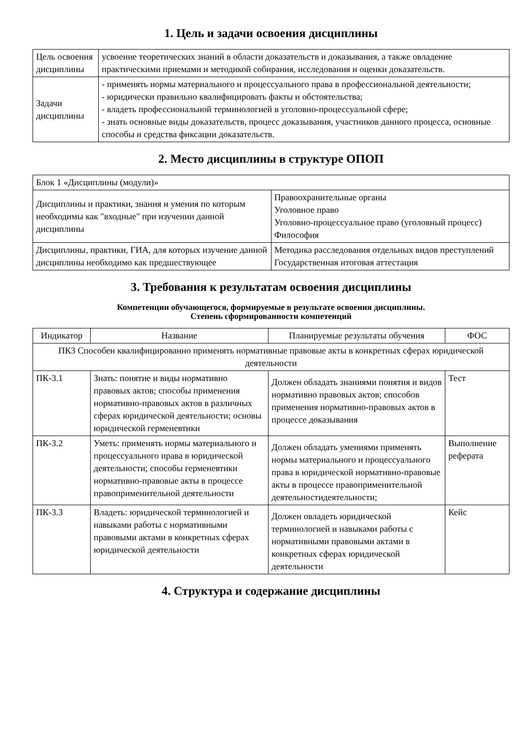1. Цель и задачи освоения дисциплины
| Цель освоения дисциплины | усвоение теоретических знаний в области доказательств и доказывания, а также овладение практическими приемами и методикой собирания, исследования и оценки доказательств. |
| Задачи дисциплины | - применять нормы материального и процессуального права в профессиональной деятельности; - юридически правильно квалифицировать факты и обстоятельства; - владеть профессиональной терминологией в уголовно-процессуальной сфере; - знать основные виды доказательств, процесс доказывания, участников данного процесса, основные способы и средства фиксации доказательств. |
2. Место дисциплины в структуре ОПОП
| Блок 1 «Дисциплины (модули)» | |
| Дисциплины и практики, знания и умения по которым необходимы как "входные" при изучении данной дисциплины | Правоохранительные органы Уголовное право Уголовно-процессуальное право (уголовный процесс) Философия |
| Дисциплины, практики, ГИА, для которых изучение данной дисциплины необходимо как предшествующее | Методика расследования отдельных видов преступлений Государственная итоговая аттестация |
3. Требования к результатам освоения дисциплины
Компетенции обучающегося, формируемые в результате освоения дисциплины.
Степень сформированности компетенций
| Индикатор | Название | Планируемые результаты обучения | ФОС |
| --- | --- | --- | --- |
| ПК3 Способен квалифицированно применять нормативные правовые акты в конкретных сферах юридической деятельности | | | |
| ПК-3.1 | Знать: понятие и виды нормативно правовых актов; способы применения нормативно-правовых актов в различных сферах юридической деятельности; основы юридической герменевтики | Должен обладать знаниями понятия и видов нормативно правовых актов; способов применения нормативно-правовых актов в процессе доказывания | Тест |
| ПК-3.2 | Уметь: применять нормы материального и процессуального права в юридической деятельности; способы герменевтики нормативно-правовые акты в процессе правоприменительной деятельности | Должен обладать умениями применять нормы материального и процессуального права в юридической нормативно-правовые акты в процессе правоприменительной деятельностидеятельности; | Выполнение реферата |
| ПК-3.3 | Владеть: юридической терминологией и навыками работы с нормативными правовыми актами в конкретных сферах юридической деятельности | Должен овладеть юридической терминологией и навыками работы с нормативными правовыми актами в конкретных сферах юридической деятельности | Кейс |
4. Структура и содержание дисциплины